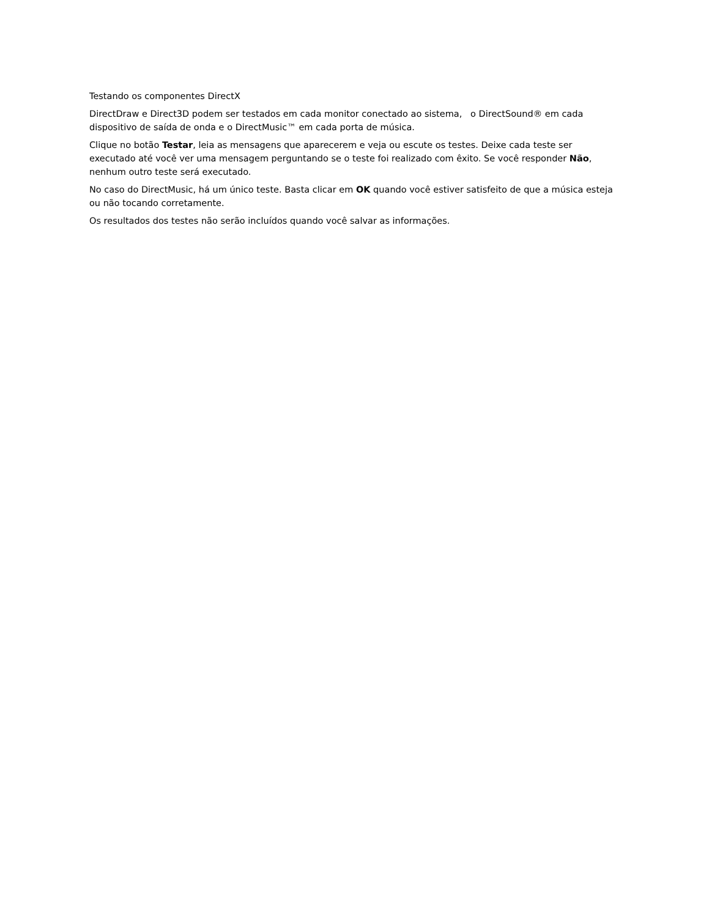Testando os componentes DirectX
DirectDraw e Direct3D podem ser testados em cada monitor conectado ao sistema, o DirectSound® em cada dispositivo de saída de onda e o DirectMusic™ em cada porta de música.
Clique no botão Testar, leia as mensagens que aparecerem e veja ou escute os testes. Deixe cada teste ser executado até você ver uma mensagem perguntando se o teste foi realizado com êxito. Se você responder Não, nenhum outro teste será executado.
No caso do DirectMusic, há um único teste. Basta clicar em OK quando você estiver satisfeito de que a música esteja ou não tocando corretamente.
Os resultados dos testes não serão incluídos quando você salvar as informações.